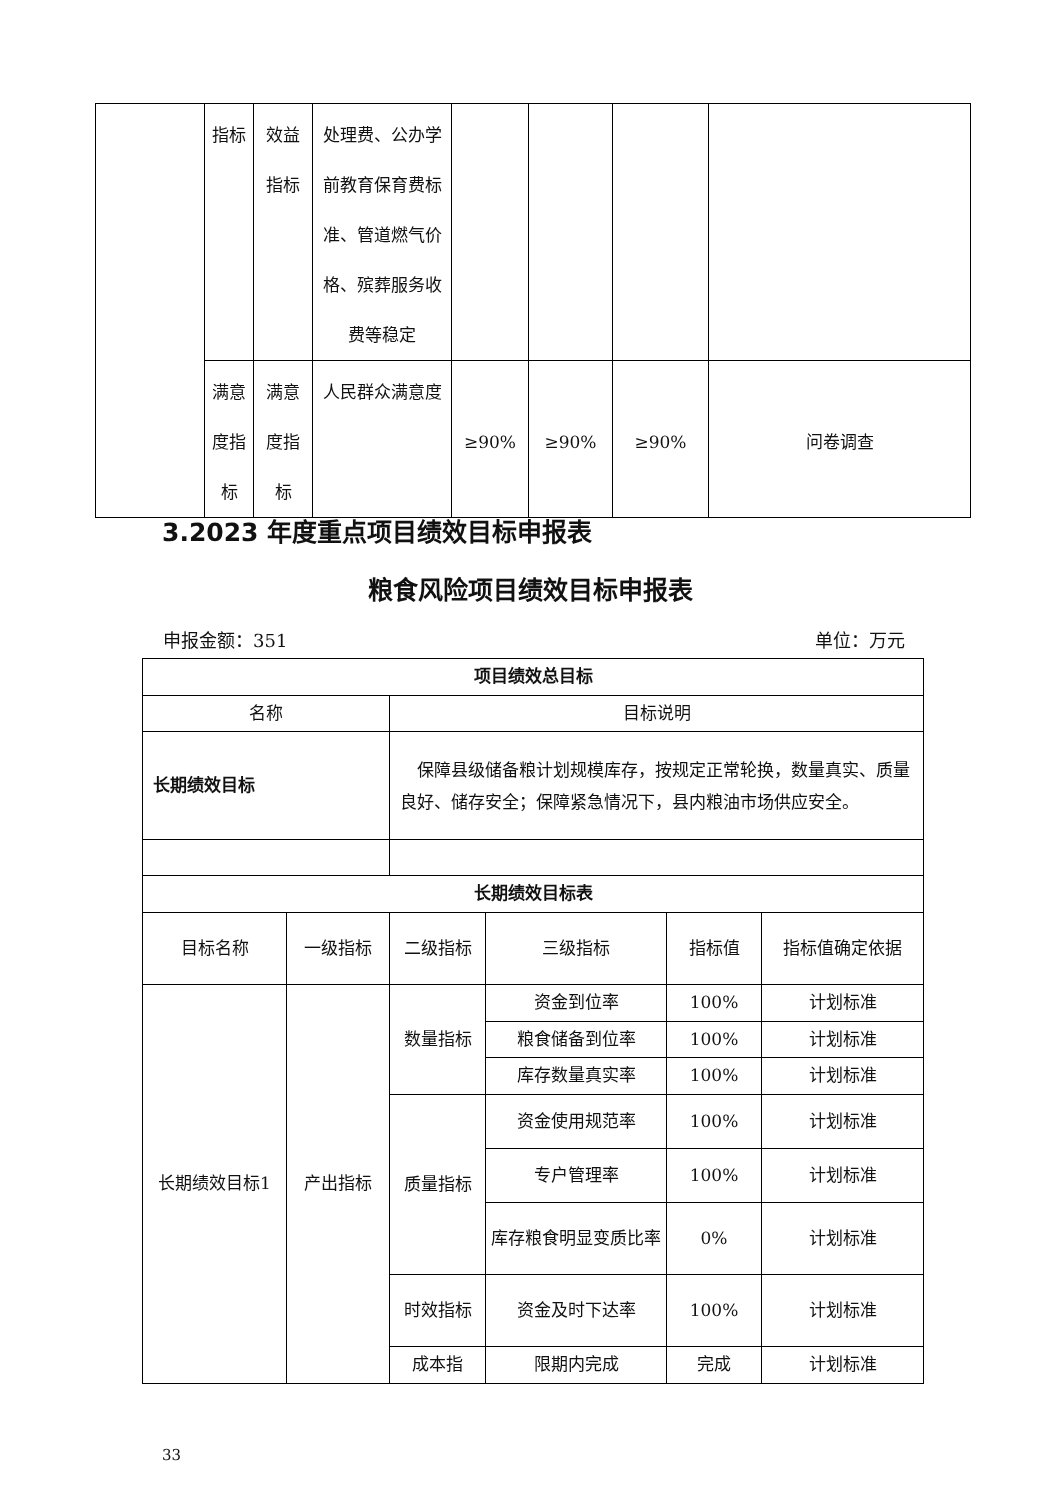| | 指标 | 效益指标 | 处理费、公办学前教育保育费标准、管道燃气价格、殡葬服务收费等稳定 | | | | |
| | 满意度指标 | 满意度指标 | 人民群众满意度 | ≥90% | ≥90% | ≥90% | 问卷调查 |
3.2023 年度重点项目绩效目标申报表
粮食风险项目绩效目标申报表
申报金额：351 单位：万元
| 项目绩效总目标 | | | | | |
| 名称 | | 目标说明 | | | |
| 长期绩效目标 | | 保障县级储备粮计划规模库存，按规定正常轮换，数量真实、质量良好、储存安全；保障紧急情况下，县内粮油市场供应安全。 | | | |
| 长期绩效目标表 | | | | | |
| 目标名称 | 一级指标 | 二级指标 | 三级指标 | 指标值 | 指标值确定依据 |
| 长期绩效目标1 | 产出指标 | 数量指标 | 资金到位率 | 100% | 计划标准 |
| | | | 粮食储备到位率 | 100% | 计划标准 |
| | | | 库存数量真实率 | 100% | 计划标准 |
| | | 质量指标 | 资金使用规范率 | 100% | 计划标准 |
| | | | 专户管理率 | 100% | 计划标准 |
| | | | 库存粮食明显变质比率 | 0% | 计划标准 |
| | | 时效指标 | 资金及时下达率 | 100% | 计划标准 |
| | | 成本指 | 限期内完成 | 完成 | 计划标准 |
33